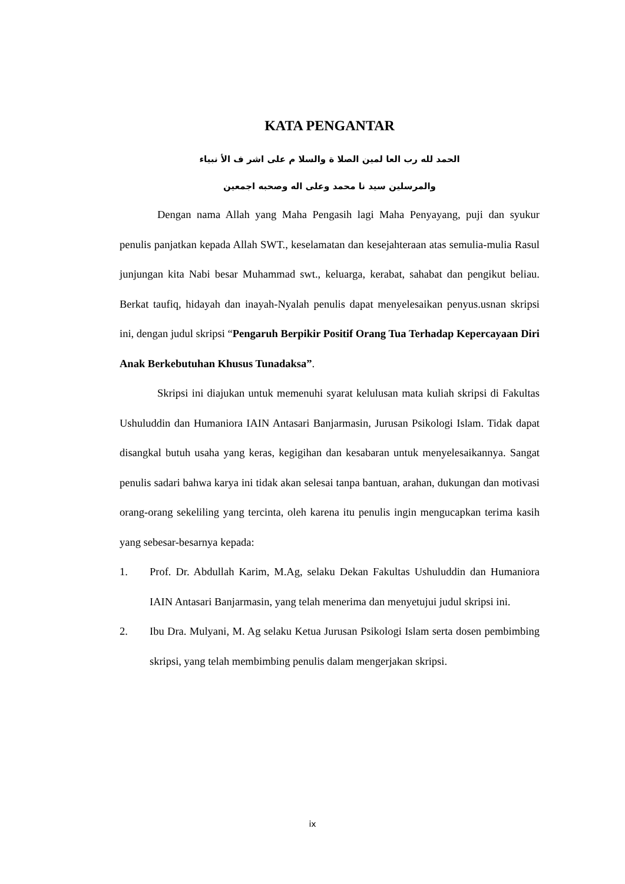KATA PENGANTAR
الحمد لله رب العا لمين الصلا ة والسلا م على اشر ف الأ نبياء
والمرسلين سيد نا محمد وعلى اله وصحبه اجمعين
Dengan nama Allah yang Maha Pengasih lagi Maha Penyayang, puji dan syukur penulis panjatkan kepada Allah SWT., keselamatan dan kesejahteraan atas semulia-mulia Rasul junjungan kita Nabi besar Muhammad swt., keluarga, kerabat, sahabat dan pengikut beliau. Berkat taufiq, hidayah dan inayah-Nyalah penulis dapat menyelesaikan penyus.usnan skripsi ini, dengan judul skripsi “Pengaruh Berpikir Positif Orang Tua Terhadap Kepercayaan Diri Anak Berkebutuhan Khusus Tunadaksa”.
Skripsi ini diajukan untuk memenuhi syarat kelulusan mata kuliah skripsi di Fakultas Ushuluddin dan Humaniora IAIN Antasari Banjarmasin, Jurusan Psikologi Islam. Tidak dapat disangkal butuh usaha yang keras, kegigihan dan kesabaran untuk menyelesaikannya. Sangat penulis sadari bahwa karya ini tidak akan selesai tanpa bantuan, arahan, dukungan dan motivasi orang-orang sekeliling yang tercinta, oleh karena itu penulis ingin mengucapkan terima kasih yang sebesar-besarnya kepada:
1. Prof. Dr. Abdullah Karim, M.Ag, selaku Dekan Fakultas Ushuluddin dan Humaniora IAIN Antasari Banjarmasin, yang telah menerima dan menyetujui judul skripsi ini.
2. Ibu Dra. Mulyani, M. Ag selaku Ketua Jurusan Psikologi Islam serta dosen pembimbing skripsi, yang telah membimbing penulis dalam mengerjakan skripsi.
ix